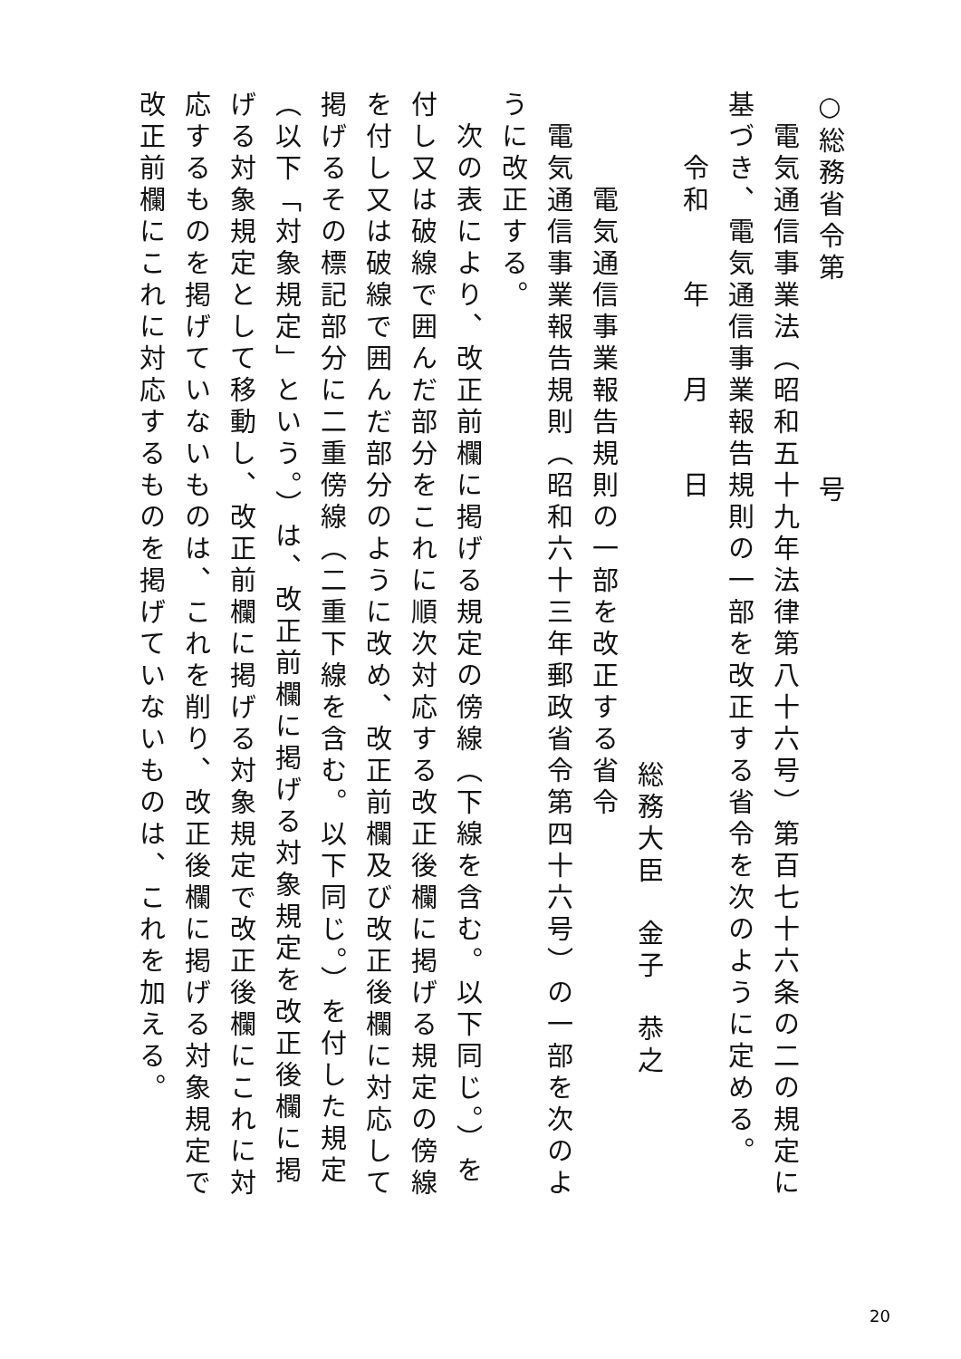○総務省令第　　　　　　号
　電気通信事業法（昭和五十九年法律第八十六号）第百七十六条の二の規定に基づき、電気通信事業報告規則の一部を改正する省令を次のように定める。
　　令和　　年　　月　　日
総務大臣　金子　恭之
　　　電気通信事業報告規則の一部を改正する省令
　電気通信事業報告規則（昭和六十三年郵政省令第四十六号）の一部を次のように改正する。
　次の表により、改正前欄に掲げる規定の傍線（下線を含む。以下同じ。）を付し又は破線で囲んだ部分をこれに順次対応する改正後欄に掲げる規定の傍線を付し又は破線で囲んだ部分のように改め、改正前欄及び改正後欄に対応して掲げるその標記部分に二重傍線（二重下線を含む。以下同じ。）を付した規定（以下「対象規定」という。）は、改正前欄に掲げる対象規定を改正後欄に掲げる対象規定として移動し、改正前欄に掲げる対象規定で改正後欄にこれに対応するものを掲げていないものは、これを削り、改正後欄に掲げる対象規定で改正前欄にこれに対応するものを掲げていないものは、これを加える。
20